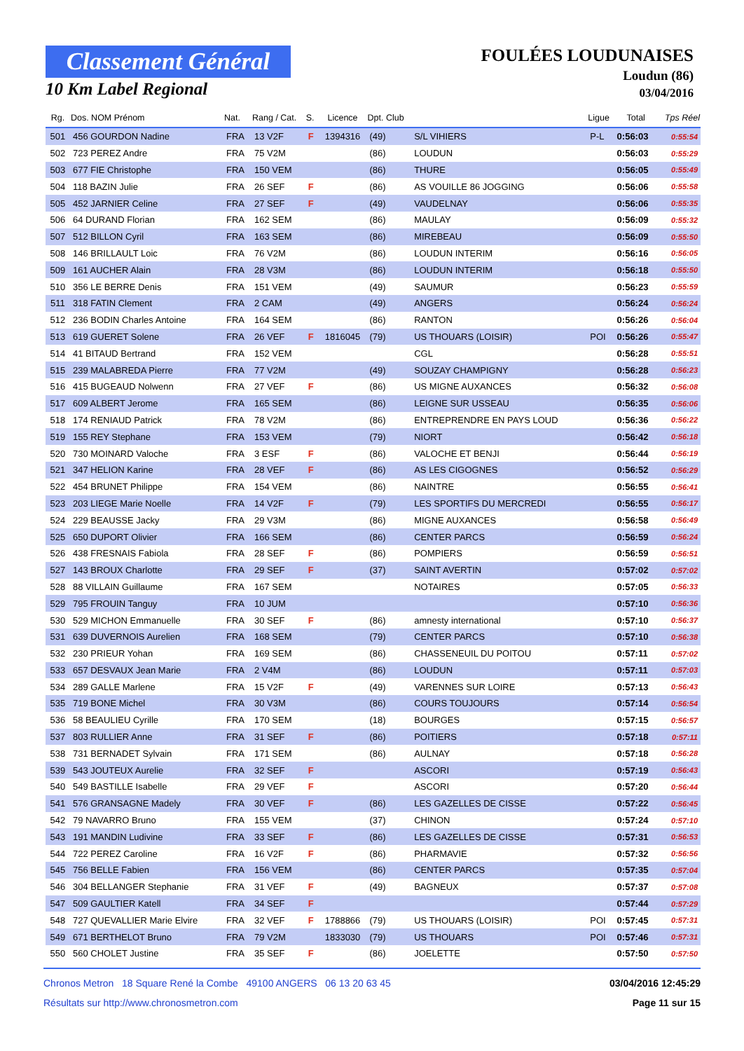Classement Général
10 Km Label Regional
FOULÉES LOUDUNAISES
Loudun (86)
03/04/2016
| Rg. | Dos. NOM Prénom | Nat. | Rang / Cat. | S. | Licence | Dpt. Club | | Ligue | Total | Tps Réel |
| --- | --- | --- | --- | --- | --- | --- | --- | --- | --- | --- |
| 501 | 456 GOURDON Nadine | FRA | 13 V2F | F | 1394316 | (49) | S/L VIHIERS | P-L | 0:56:03 | 0:55:54 |
| 502 | 723 PEREZ Andre | FRA | 75 V2M | | | (86) | LOUDUN | | 0:56:03 | 0:55:29 |
| 503 | 677 FIE Christophe | FRA | 150 VEM | | | (86) | THURE | | 0:56:05 | 0:55:49 |
| 504 | 118 BAZIN Julie | FRA | 26 SEF | F | | (86) | AS VOUILLE 86 JOGGING | | 0:56:06 | 0:55:58 |
| 505 | 452 JARNIER Celine | FRA | 27 SEF | F | | (49) | VAUDELNAY | | 0:56:06 | 0:55:35 |
| 506 | 64 DURAND Florian | FRA | 162 SEM | | | (86) | MAULAY | | 0:56:09 | 0:55:32 |
| 507 | 512 BILLON Cyril | FRA | 163 SEM | | | (86) | MIREBEAU | | 0:56:09 | 0:55:50 |
| 508 | 146 BRILLAULT Loic | FRA | 76 V2M | | | (86) | LOUDUN INTERIM | | 0:56:16 | 0:56:05 |
| 509 | 161 AUCHER Alain | FRA | 28 V3M | | | (86) | LOUDUN INTERIM | | 0:56:18 | 0:55:50 |
| 510 | 356 LE BERRE Denis | FRA | 151 VEM | | | (49) | SAUMUR | | 0:56:23 | 0:55:59 |
| 511 | 318 FATIN Clement | FRA | 2 CAM | | | (49) | ANGERS | | 0:56:24 | 0:56:24 |
| 512 | 236 BODIN Charles Antoine | FRA | 164 SEM | | | (86) | RANTON | | 0:56:26 | 0:56:04 |
| 513 | 619 GUERET Solene | FRA | 26 VEF | F | 1816045 | (79) | US THOUARS (LOISIR) | POI | 0:56:26 | 0:55:47 |
| 514 | 41 BITAUD Bertrand | FRA | 152 VEM | | | | CGL | | 0:56:28 | 0:55:51 |
| 515 | 239 MALABREDA Pierre | FRA | 77 V2M | | | (49) | SOUZAY CHAMPIGNY | | 0:56:28 | 0:56:23 |
| 516 | 415 BUGEAUD Nolwenn | FRA | 27 VEF | F | | (86) | US MIGNE AUXANCES | | 0:56:32 | 0:56:08 |
| 517 | 609 ALBERT Jerome | FRA | 165 SEM | | | (86) | LEIGNE SUR USSEAU | | 0:56:35 | 0:56:06 |
| 518 | 174 RENIAUD Patrick | FRA | 78 V2M | | | (86) | ENTREPRENDRE EN PAYS LOUD | | 0:56:36 | 0:56:22 |
| 519 | 155 REY Stephane | FRA | 153 VEM | | | (79) | NIORT | | 0:56:42 | 0:56:18 |
| 520 | 730 MOINARD Valoche | FRA | 3 ESF | F | | (86) | VALOCHE ET BENJI | | 0:56:44 | 0:56:19 |
| 521 | 347 HELION Karine | FRA | 28 VEF | F | | (86) | AS LES CIGOGNES | | 0:56:52 | 0:56:29 |
| 522 | 454 BRUNET Philippe | FRA | 154 VEM | | | (86) | NAINTRE | | 0:56:55 | 0:56:41 |
| 523 | 203 LIEGE Marie Noelle | FRA | 14 V2F | F | | (79) | LES SPORTIFS DU MERCREDI | | 0:56:55 | 0:56:17 |
| 524 | 229 BEAUSSE Jacky | FRA | 29 V3M | | | (86) | MIGNE AUXANCES | | 0:56:58 | 0:56:49 |
| 525 | 650 DUPORT Olivier | FRA | 166 SEM | | | (86) | CENTER PARCS | | 0:56:59 | 0:56:24 |
| 526 | 438 FRESNAIS Fabiola | FRA | 28 SEF | F | | (86) | POMPIERS | | 0:56:59 | 0:56:51 |
| 527 | 143 BROUX Charlotte | FRA | 29 SEF | F | | (37) | SAINT AVERTIN | | 0:57:02 | 0:57:02 |
| 528 | 88 VILLAIN Guillaume | FRA | 167 SEM | | | | NOTAIRES | | 0:57:05 | 0:56:33 |
| 529 | 795 FROUIN Tanguy | FRA | 10 JUM | | | | | | 0:57:10 | 0:56:36 |
| 530 | 529 MICHON Emmanuelle | FRA | 30 SEF | F | | (86) | amnesty international | | 0:57:10 | 0:56:37 |
| 531 | 639 DUVERNOIS Aurelien | FRA | 168 SEM | | | (79) | CENTER PARCS | | 0:57:10 | 0:56:38 |
| 532 | 230 PRIEUR Yohan | FRA | 169 SEM | | | (86) | CHASSENEUIL DU POITOU | | 0:57:11 | 0:57:02 |
| 533 | 657 DESVAUX Jean Marie | FRA | 2 V4M | | | (86) | LOUDUN | | 0:57:11 | 0:57:03 |
| 534 | 289 GALLE Marlene | FRA | 15 V2F | F | | (49) | VARENNES SUR LOIRE | | 0:57:13 | 0:56:43 |
| 535 | 719 BONE Michel | FRA | 30 V3M | | | (86) | COURS TOUJOURS | | 0:57:14 | 0:56:54 |
| 536 | 58 BEAULIEU Cyrille | FRA | 170 SEM | | | (18) | BOURGES | | 0:57:15 | 0:56:57 |
| 537 | 803 RULLIER Anne | FRA | 31 SEF | F | | (86) | POITIERS | | 0:57:18 | 0:57:11 |
| 538 | 731 BERNADET Sylvain | FRA | 171 SEM | | | (86) | AULNAY | | 0:57:18 | 0:56:28 |
| 539 | 543 JOUTEUX Aurelie | FRA | 32 SEF | F | | | ASCORI | | 0:57:19 | 0:56:43 |
| 540 | 549 BASTILLE Isabelle | FRA | 29 VEF | F | | | ASCORI | | 0:57:20 | 0:56:44 |
| 541 | 576 GRANSAGNE Madely | FRA | 30 VEF | F | | (86) | LES GAZELLES DE CISSE | | 0:57:22 | 0:56:45 |
| 542 | 79 NAVARRO Bruno | FRA | 155 VEM | | | (37) | CHINON | | 0:57:24 | 0:57:10 |
| 543 | 191 MANDIN Ludivine | FRA | 33 SEF | F | | (86) | LES GAZELLES DE CISSE | | 0:57:31 | 0:56:53 |
| 544 | 722 PEREZ Caroline | FRA | 16 V2F | F | | (86) | PHARMAVIE | | 0:57:32 | 0:56:56 |
| 545 | 756 BELLE Fabien | FRA | 156 VEM | | | (86) | CENTER PARCS | | 0:57:35 | 0:57:04 |
| 546 | 304 BELLANGER Stephanie | FRA | 31 VEF | F | | (49) | BAGNEUX | | 0:57:37 | 0:57:08 |
| 547 | 509 GAULTIER Katell | FRA | 34 SEF | F | | | | | 0:57:44 | 0:57:29 |
| 548 | 727 QUEVALLIER Marie Elvire | FRA | 32 VEF | F | 1788866 | (79) | US THOUARS (LOISIR) | POI | 0:57:45 | 0:57:31 |
| 549 | 671 BERTHELOT Bruno | FRA | 79 V2M | | 1833030 | (79) | US THOUARS | POI | 0:57:46 | 0:57:31 |
| 550 | 560 CHOLET Justine | FRA | 35 SEF | F | | (86) | JOELETTE | | 0:57:50 | 0:57:50 |
Chronos Metron 18 Square René la Combe 49100 ANGERS 06 13 20 63 45
Résultats sur http://www.chronosmetron.com
03/04/2016 12:45:29
Page 11 sur 15